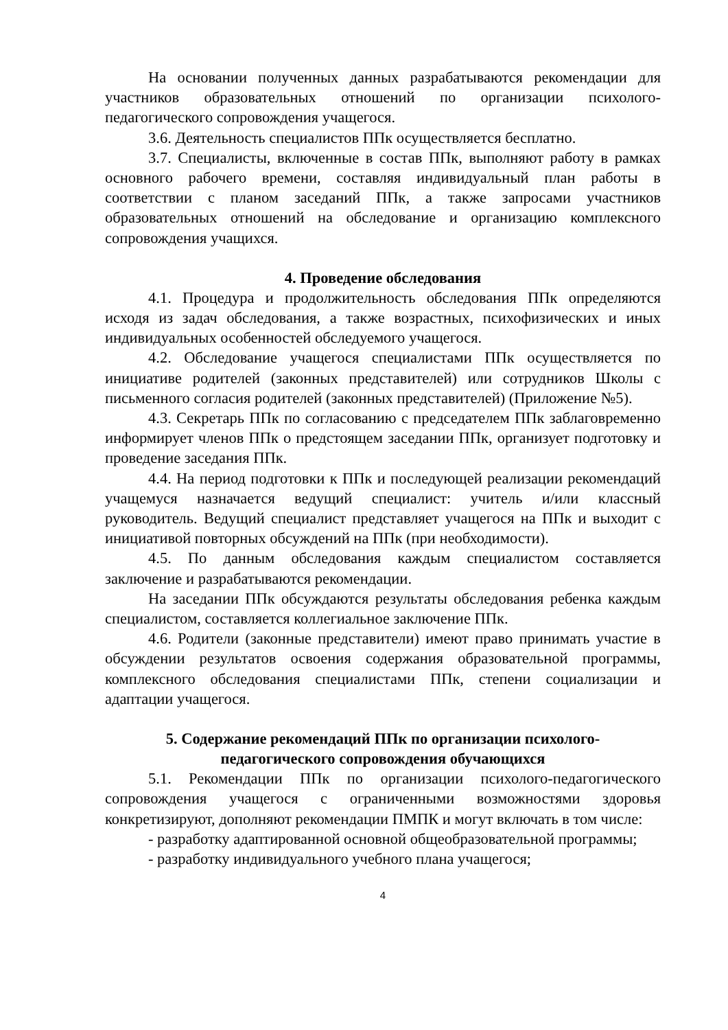На основании полученных данных разрабатываются рекомендации для участников образовательных отношений по организации психолого-педагогического сопровождения учащегося.
3.6. Деятельность специалистов ППк осуществляется бесплатно.
3.7. Специалисты, включенные в состав ППк, выполняют работу в рамках основного рабочего времени, составляя индивидуальный план работы в соответствии с планом заседаний ППк, а также запросами участников образовательных отношений на обследование и организацию комплексного сопровождения учащихся.
4. Проведение обследования
4.1. Процедура и продолжительность обследования ППк определяются исходя из задач обследования, а также возрастных, психофизических и иных индивидуальных особенностей обследуемого учащегося.
4.2. Обследование учащегося специалистами ППк осуществляется по инициативе родителей (законных представителей) или сотрудников Школы с письменного согласия родителей (законных представителей) (Приложение №5).
4.3. Секретарь ППк по согласованию с председателем ППк заблаговременно информирует членов ППк о предстоящем заседании ППк, организует подготовку и проведение заседания ППк.
4.4. На период подготовки к ППк и последующей реализации рекомендаций учащемуся назначается ведущий специалист: учитель и/или классный руководитель. Ведущий специалист представляет учащегося на ППк и выходит с инициативой повторных обсуждений на ППк (при необходимости).
4.5. По данным обследования каждым специалистом составляется заключение и разрабатываются рекомендации.
На заседании ППк обсуждаются результаты обследования ребенка каждым специалистом, составляется коллегиальное заключение ППк.
4.6. Родители (законные представители) имеют право принимать участие в обсуждении результатов освоения содержания образовательной программы, комплексного обследования специалистами ППк, степени социализации и адаптации учащегося.
5. Содержание рекомендаций ППк по организации психолого-
педагогического сопровождения обучающихся
5.1. Рекомендации ППк по организации психолого-педагогического сопровождения учащегося с ограниченными возможностями здоровья конкретизируют, дополняют рекомендации ПМПК и могут включать в том числе:
- разработку адаптированной основной общеобразовательной программы;
- разработку индивидуального учебного плана учащегося;
4